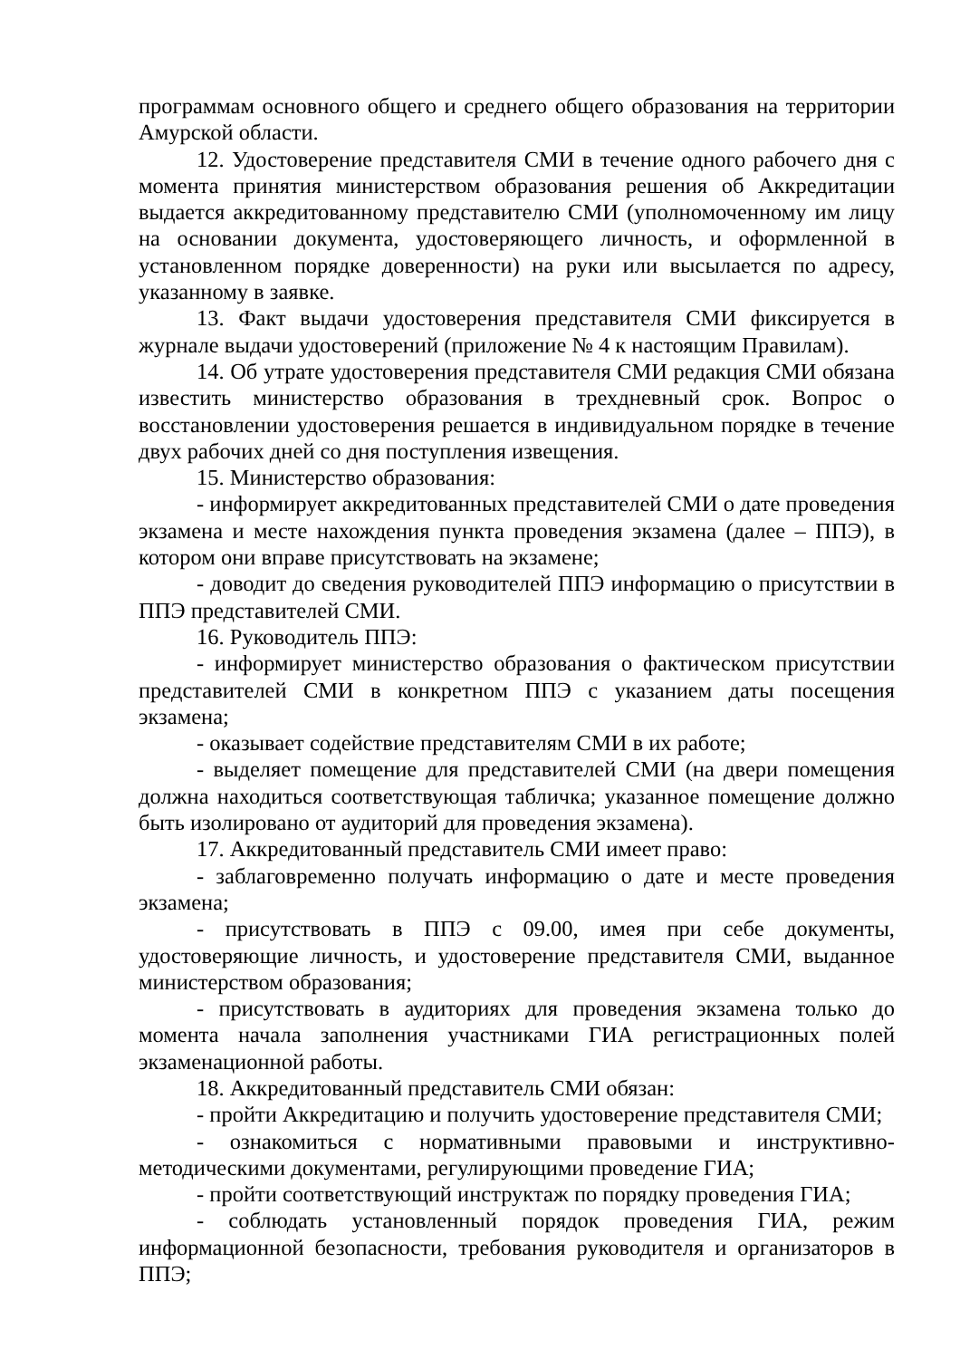программам основного общего и среднего общего образования на территории Амурской области.
12. Удостоверение представителя СМИ в течение одного рабочего дня с момента принятия министерством образования решения об Аккредитации выдается аккредитованному представителю СМИ (уполномоченному им лицу на основании документа, удостоверяющего личность, и оформленной в установленном порядке доверенности) на руки или высылается по адресу, указанному в заявке.
13. Факт выдачи удостоверения представителя СМИ фиксируется в журнале выдачи удостоверений (приложение № 4 к настоящим Правилам).
14. Об утрате удостоверения представителя СМИ редакция СМИ обязана известить министерство образования в трехдневный срок. Вопрос о восстановлении удостоверения решается в индивидуальном порядке в течение двух рабочих дней со дня поступления извещения.
15. Министерство образования:
- информирует аккредитованных представителей СМИ о дате проведения экзамена и месте нахождения пункта проведения экзамена (далее – ППЭ), в котором они вправе присутствовать на экзамене;
- доводит до сведения руководителей ППЭ информацию о присутствии в ППЭ представителей СМИ.
16. Руководитель ППЭ:
- информирует министерство образования о фактическом присутствии представителей СМИ в конкретном ППЭ с указанием даты посещения экзамена;
- оказывает содействие представителям СМИ в их работе;
- выделяет помещение для представителей СМИ (на двери помещения должна находиться соответствующая табличка; указанное помещение должно быть изолировано от аудиторий для проведения экзамена).
17. Аккредитованный представитель СМИ имеет право:
- заблаговременно получать информацию о дате и месте проведения экзамена;
- присутствовать в ППЭ с 09.00, имея при себе документы, удостоверяющие личность, и удостоверение представителя СМИ, выданное министерством образования;
- присутствовать в аудиториях для проведения экзамена только до момента начала заполнения участниками ГИА регистрационных полей экзаменационной работы.
18. Аккредитованный представитель СМИ обязан:
- пройти Аккредитацию и получить удостоверение представителя СМИ;
- ознакомиться с нормативными правовыми и инструктивно-методическими документами, регулирующими проведение ГИА;
- пройти соответствующий инструктаж по порядку проведения ГИА;
- соблюдать установленный порядок проведения ГИА, режим информационной безопасности, требования руководителя и организаторов в ППЭ;